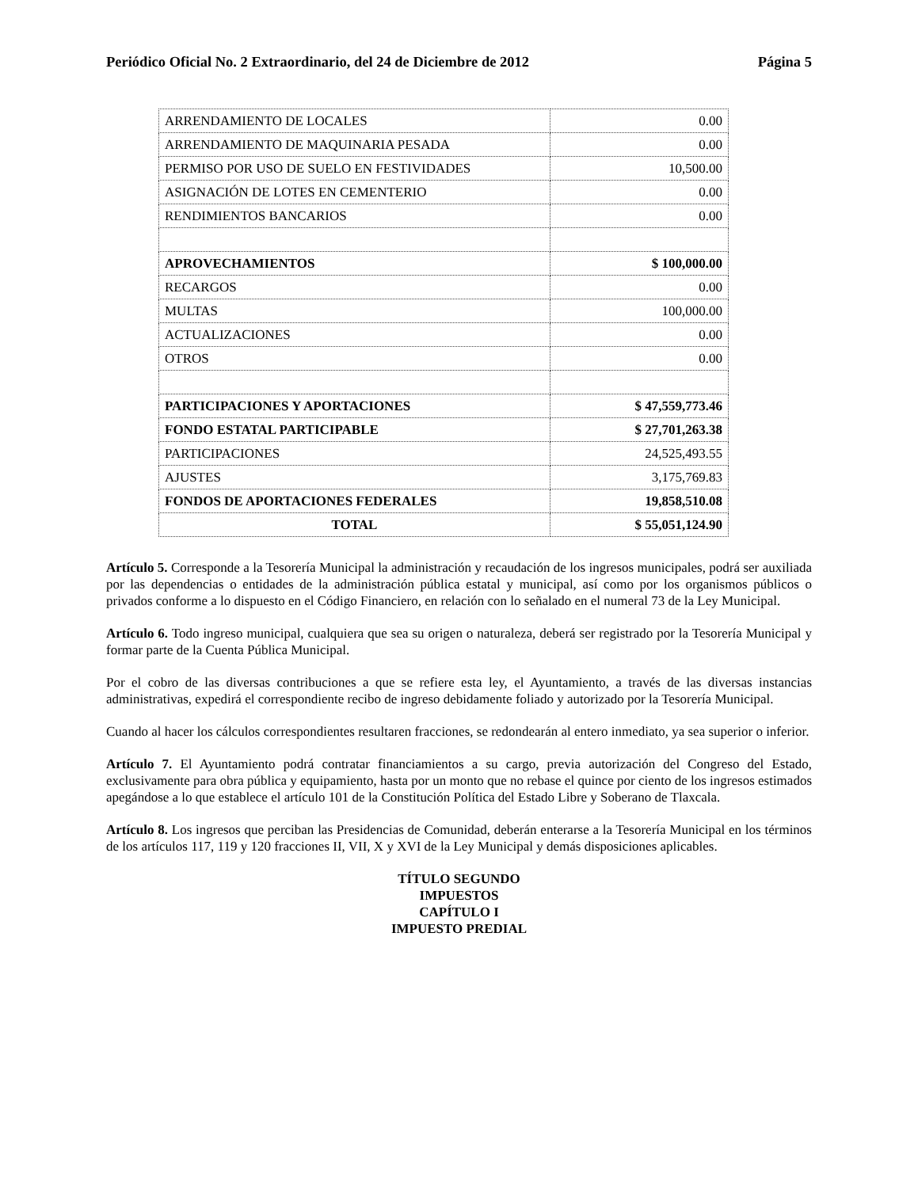Periódico Oficial No. 2 Extraordinario, del 24 de Diciembre de 2012 Página 5
| ARRENDAMIENTO DE LOCALES | 0.00 |
| ARRENDAMIENTO DE MAQUINARIA PESADA | 0.00 |
| PERMISO POR USO DE SUELO EN FESTIVIDADES | 10,500.00 |
| ASIGNACIÓN DE LOTES EN CEMENTERIO | 0.00 |
| RENDIMIENTOS BANCARIOS | 0.00 |
| APROVECHAMIENTOS | $ 100,000.00 |
| RECARGOS | 0.00 |
| MULTAS | 100,000.00 |
| ACTUALIZACIONES | 0.00 |
| OTROS | 0.00 |
| PARTICIPACIONES Y APORTACIONES | $ 47,559,773.46 |
| FONDO ESTATAL PARTICIPABLE | $ 27,701,263.38 |
| PARTICIPACIONES | 24,525,493.55 |
| AJUSTES | 3,175,769.83 |
| FONDOS DE APORTACIONES FEDERALES | 19,858,510.08 |
| TOTAL | $ 55,051,124.90 |
Artículo 5. Corresponde a la Tesorería Municipal la administración y recaudación de los ingresos municipales, podrá ser auxiliada por las dependencias o entidades de la administración pública estatal y municipal, así como por los organismos públicos o privados conforme a lo dispuesto en el Código Financiero, en relación con lo señalado en el numeral 73 de la Ley Municipal.
Artículo 6. Todo ingreso municipal, cualquiera que sea su origen o naturaleza, deberá ser registrado por la Tesorería Municipal y formar parte de la Cuenta Pública Municipal.
Por el cobro de las diversas contribuciones a que se refiere esta ley, el Ayuntamiento, a través de las diversas instancias administrativas, expedirá el correspondiente recibo de ingreso debidamente foliado y autorizado por la Tesorería Municipal.
Cuando al hacer los cálculos correspondientes resultaren fracciones, se redondearán al entero inmediato, ya sea superior o inferior.
Artículo 7. El Ayuntamiento podrá contratar financiamientos a su cargo, previa autorización del Congreso del Estado, exclusivamente para obra pública y equipamiento, hasta por un monto que no rebase el quince por ciento de los ingresos estimados apegándose a lo que establece el artículo 101 de la Constitución Política del Estado Libre y Soberano de Tlaxcala.
Artículo 8. Los ingresos que perciban las Presidencias de Comunidad, deberán enterarse a la Tesorería Municipal en los términos de los artículos 117, 119 y 120 fracciones II, VII, X y XVI de la Ley Municipal y demás disposiciones aplicables.
TÍTULO SEGUNDO
IMPUESTOS
CAPÍTULO I
IMPUESTO PREDIAL